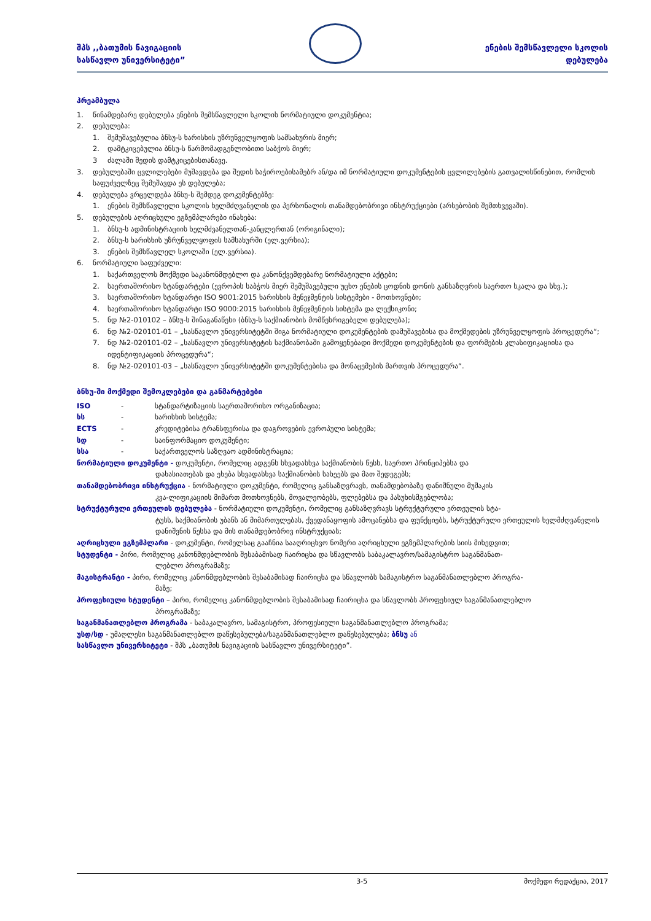შპს ,,ბათუმის ნავიგაციის
სასწავლო უნივერსიტეტი”
ენების შემსწავლელი სკოლის
დებულება
პრეამბულა
1. წინამდებარე დებულება ენების შემსწავლელი სკოლის ნორმატიული დოკუმენტია;
2. დებულება:
1. შემუშავებულია ბნსუ-ს ხარისხის უზრუნველყოფის სამსახურის მიერ;
2. დამტკიცებულია ბნსუ-ს წარმომადგენლობითი საბჭოს მიერ;
3 ძალაში შედის დამტკიცებისთანავე.
3. დებულებაში ცვლილებები მუშავდება და შედის საჭიროებისამებრ ან/და იმ ნორმატიული დოკუმენტების ცვლილებების გათვალისწინებით, რომლის საფუძველზეც შემუშავდა ეს დებულება;
4. დებულება ვრცელდება ბნსუ-ს შემდეგ დოკუმენტებზე:
1. ენების შემსწავლელი სკოლის ხელმძღვანელის და პერსონალის თანამდებობრივი ინსტრუქციები (არსებობის შემთხვევაში).
5. დებულების აღრიცხული ეგზემპლარები ინახება:
1. ბნსუ-ს ადმინისტრაციის ხელმძვანელთან-კანცლერთან (ორიგინალი);
2. ბნსუ-ს ხარისხის უზრუნველყოფის სამსახურში (ელ.ვერსია);
3. ენების შემსწავლელ სკოლაში (ელ.ვერსია).
6. ნორმატიული საფუძველი:
1. საქართველოს მოქმედი საკანონმდებლო და კანონქვემდებარე ნორმატიული აქტები;
2. საერთაშორისო სტანდარტები (ევროპის საბჭოს მიერ შემუშავებული უცხო ენების ცოდნის დონის განსაზღვრის საერთო სკალა და სხვ.);
3. საერთაშორისო სტანდარტი ISO 9001:2015 ხარისხის მენეჯმენტის სისტემები - მოთხოვნები;
4. საერთაშორისო სტანდარტი ISO 9000:2015 ხარისხის მენეჯმენტის სისტემა და ლექსიკონი;
5. ნდ №2-010102 – ბნსუ-ს შინაგანაწესი (ბნსუ-ს საქმიანობის მომწესრიგებელი დებულება);
6. ნდ №2-020101-01 – „სასწავლო უნივერსიტეტში შიგა ნორმატიული დოკუმენტების დამუშავებისა და მოქმედების უზრუნველყოფის პროცედურა“;
7. ნდ №2-020101-02 – „სასწავლო უნივერსიტეტის საქმიანობაში გამოყენებადი მოქმედი დოკუმენტების და ფორმების კლასიფიკაციისა და იდენტიფიკაციის პროცედურა“;
8. ნდ №2-020101-03 – „სასწავლო უნივერსიტეტში დოკუმენტებისა და მონაცემების მართვის პროცედურა“.
ბნსუ-ში მოქმედი შემოკლებები და განმარტებები
ISO - სტანდარტიზაციის საერთაშორისო ორგანიზაცია;
ხს - ხარისხის სისტემა;
ECTS - კრედიტებისა ტრანსფერისა და დაგროვების ევროპული სისტემა;
სდ - საინფორმაციო დოკუმენტი;
სსა - საქართველოს საზღვაო ადმინისტრაცია;
ნორმატიული დოკუმენტი - დოკუმენტი, რომელიც ადგენს სხვადასხვა საქმიანობის წესს, საერთო პრინციპებსა და
დახასიათებას და ეხება სხვადასხვა საქმიანობის სახეებს და მათ შედეგებს;
თანამდებობრივი ინსტრუქცია - ნორმატიული დოკუმენტი, რომელიც განსაზღვრავს, თანამდებობაზე დანიშნული მუშაკის
კვა-ლიფიკაციის მიმართ მოთხოვნებს, მოვალეობებს, ფლებებსა და პასუხისმგებლობა;
სტრუქტურული ერთეულის დებულება - ნორმატიული დოკუმენტი, რომელიც განსაზღვრავს სტრუქტურული ერთეულის სტა-
ტუსს, საქმიანობის უბანს ან მიმართულებას, ქვედანაყოფის ამოცანებსა და ფუნქციებს, სტრუქტურული ერთეულის ხელმძღვანელის დანიშვნის წესსა და მის თანამდებობრივ ინსტრუქციას;
აღრიცხული ეგზემპლარი - დოკუმენტი, რომელსაც გააჩნია სააღრიცხვო ნომერი აღრიცხული ეგზემპლარების სიის მიხედვით;
სტუდენტი - პირი, რომელიც კანონმდებლობის შესაბამისად ჩაირიცხა და სწავლობს საბაკალავრო/სამაგისტრო საგანმანათ-
ლებლო პროგრამაზე;
მაგისტრანტი - პირი, რომელიც კანონმდებლობის შესაბამისად ჩაირიცხა და სწავლობს სამაგისტრო საგანმანათლებლო პროგრა-
მაზე;
პროფესიული სტუდენტი – პირი, რომელიც კანონმდებლობის შესაბამისად ჩაირიცხა და სწავლობს პროფესიულ საგანმანათლებლო
პროგრამაზე;
საგანმანათლებლო პროგრამა - საბაკალავრო, სამაგისტრო, პროფესიული საგანმანათლებლო პროგრამა;
უსდ/სდ - უმაღლესი საგანმანათლებლო დაწესებულება/საგანმანათლებლო დაწესებულება; ბნსუ ან
სასწავლო უნივერსიტეტი - შპს „ბათუმის ნავიგაციის სასწავლო უნივერსიტეტი”.
3-5 მოქმედი რედაქცია, 2017